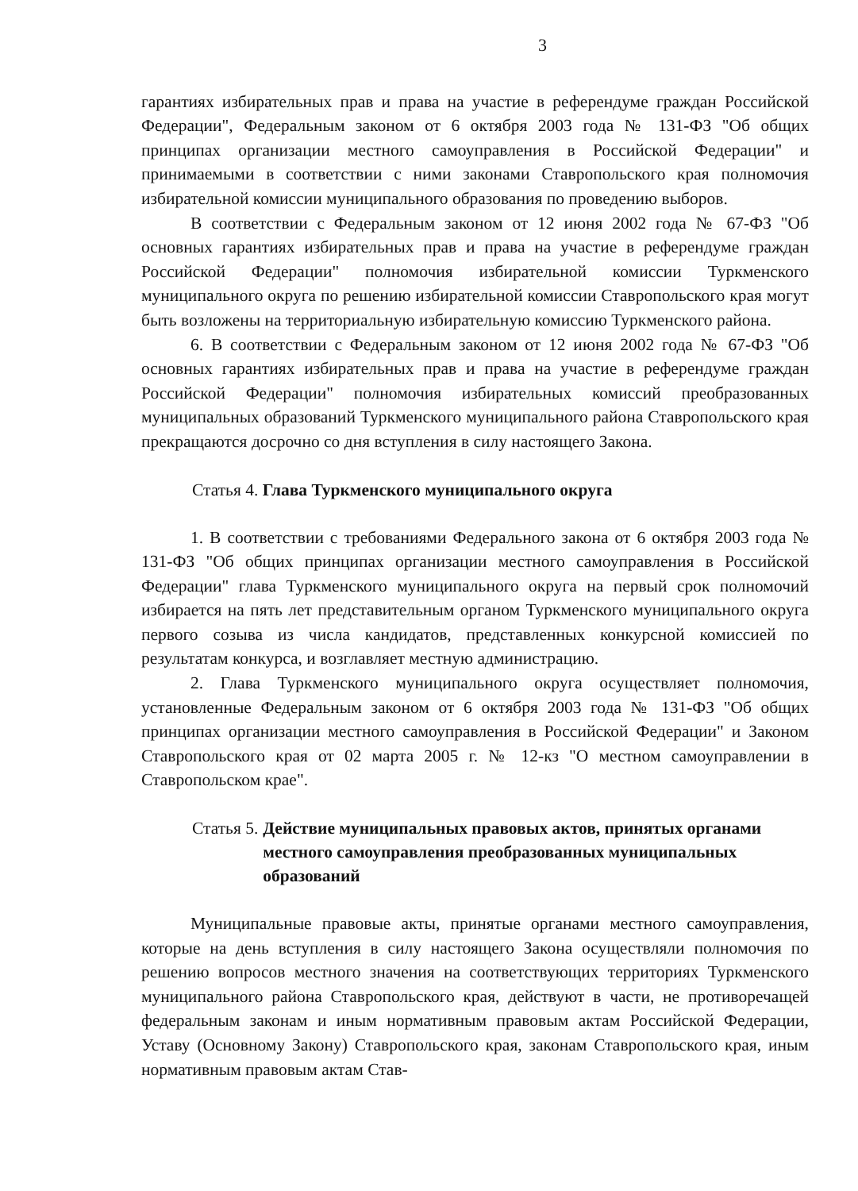3
гарантиях избирательных прав и права на участие в референдуме граждан Российской Федерации", Федеральным законом от 6 октября 2003 года № 131-ФЗ "Об общих принципах организации местного самоуправления в Российской Федерации" и принимаемыми в соответствии с ними законами Ставропольского края полномочия избирательной комиссии муниципального образования по проведению выборов.
В соответствии с Федеральным законом от 12 июня 2002 года № 67-ФЗ "Об основных гарантиях избирательных прав и права на участие в референдуме граждан Российской Федерации" полномочия избирательной комиссии Туркменского муниципального округа по решению избирательной комиссии Ставропольского края могут быть возложены на территориальную избирательную комиссию Туркменского района.
6. В соответствии с Федеральным законом от 12 июня 2002 года № 67-ФЗ "Об основных гарантиях избирательных прав и права на участие в референдуме граждан Российской Федерации" полномочия избирательных комиссий преобразованных муниципальных образований Туркменского муниципального района Ставропольского края прекращаются досрочно со дня вступления в силу настоящего Закона.
Статья 4. Глава Туркменского муниципального округа
1. В соответствии с требованиями Федерального закона от 6 октября 2003 года № 131-ФЗ "Об общих принципах организации местного самоуправления в Российской Федерации" глава Туркменского муниципального округа на первый срок полномочий избирается на пять лет представительным органом Туркменского муниципального округа первого созыва из числа кандидатов, представленных конкурсной комиссией по результатам конкурса, и возглавляет местную администрацию.
2. Глава Туркменского муниципального округа осуществляет полномочия, установленные Федеральным законом от 6 октября 2003 года № 131-ФЗ "Об общих принципах организации местного самоуправления в Российской Федерации" и Законом Ставропольского края от 02 марта 2005 г. № 12-кз "О местном самоуправлении в Ставропольском крае".
Статья 5. Действие муниципальных правовых актов, принятых органами местного самоуправления преобразованных муниципальных образований
Муниципальные правовые акты, принятые органами местного самоуправления, которые на день вступления в силу настоящего Закона осуществляли полномочия по решению вопросов местного значения на соответствующих территориях Туркменского муниципального района Ставропольского края, действуют в части, не противоречащей федеральным законам и иным нормативным правовым актам Российской Федерации, Уставу (Основному Закону) Ставропольского края, законам Ставропольского края, иным нормативным правовым актам Став-